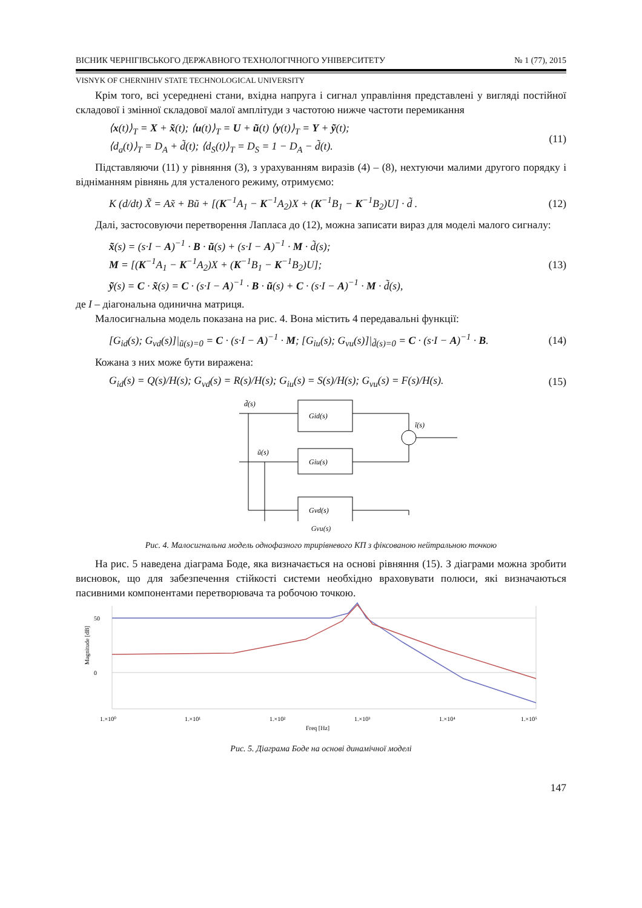ВІСНИК ЧЕРНІГІВСЬКОГО ДЕРЖАВНОГО ТЕХНОЛОГІЧНОГО УНІВЕРСИТЕТУ № 1 (77), 2015
VISNYK OF CHERNIHIV STATE TECHNOLOGICAL UNIVERSITY
Крім того, всі усереднені стани, вхідна напруга і сигнал управління представлені у вигляді постійної складової і змінної складової малої амплітуди з частотою нижче частоти перемикання
⟨x(t)⟩<sub>T</sub> = X + x̃(t); ⟨u(t)⟩<sub>T</sub> = U + ũ(t) ⟨y(t)⟩<sub>T</sub> = Y + ỹ(t);
⟨d<sub>a</sub>(t)⟩<sub>T</sub> = D<sub>A</sub> + d̃(t); ⟨d<sub>S</sub>(t)⟩<sub>T</sub> = D<sub>S</sub> = 1 − D<sub>A</sub> − d̃(t).
(11)
Підставляючи (11) у рівняння (3), з урахуванням виразів (4) – (8), нехтуючи малими другого порядку і відніманням рівнянь для усталеного режиму, отримуємо:
K (d/dt) X̃ = Ax̃ + Bũ + [(K<sup>−1</sup>A<sub>1</sub> − K<sup>−1</sup>A<sub>2</sub>)X + (K<sup>−1</sup>B<sub>1</sub> − K<sup>−1</sup>B<sub>2</sub>)U] · d̃ .
(12)
Далі, застосовуючи перетворення Лапласа до (12), можна записати вираз для моделі малого сигналу:
x̃(s) = (s·I − A)<sup>−1</sup> · B · ũ(s) + (s·I − A)<sup>−1</sup> · M · d̃(s);
M = [(K<sup>−1</sup>A<sub>1</sub> − K<sup>−1</sup>A<sub>2</sub>)X + (K<sup>−1</sup>B<sub>1</sub> − K<sup>−1</sup>B<sub>2</sub>)U];
ỹ(s) = C · x̃(s) = C · (s·I − A)<sup>−1</sup> · B · ũ(s) + C · (s·I − A)<sup>−1</sup> · M · d̃(s),
(13)
де I – діагональна одинична матриця.
Малосигнальна модель показана на рис. 4. Вона містить 4 передавальні функції:
[G<sub>id</sub>(s); G<sub>vd</sub>(s)]|<sub>ũ(s)=0</sub> = C · (s·I − A)<sup>−1</sup> · M; [G<sub>iu</sub>(s); G<sub>vu</sub>(s)]|<sub>d̃(s)=0</sub> = C · (s·I − A)<sup>−1</sup> · B.
(14)
Кожана з них може бути виражена:
G<sub>id</sub>(s) = Q(s)/H(s); G<sub>vd</sub>(s) = R(s)/H(s); G<sub>iu</sub>(s) = S(s)/H(s); G<sub>vu</sub>(s) = F(s)/H(s).
(15)
Gid(s)
Giu(s)
Gvd(s)
d̃(s)
ũ(s)
ĩ(s)
Gvu(s)
Рис. 4. Малосигнальна модель однофазного трирівневого КП з фіксованою нейтральною точкою
На рис. 5 наведена діаграма Боде, яка визначається на основі рівняння (15). З діаграми можна зробити висновок, що для забезпечення стійкості системи необхідно враховувати полюси, які визначаються пасивними компонентами перетворювача та робочою точкою.
50
0
Magnitude [dB]
1.×10⁰
1.×10¹
1.×10²
1.×10³
1.×10⁴
1.×10⁵
Freq [Hz]
Рис. 5. Діаграма Боде на основі динамічної моделі
147